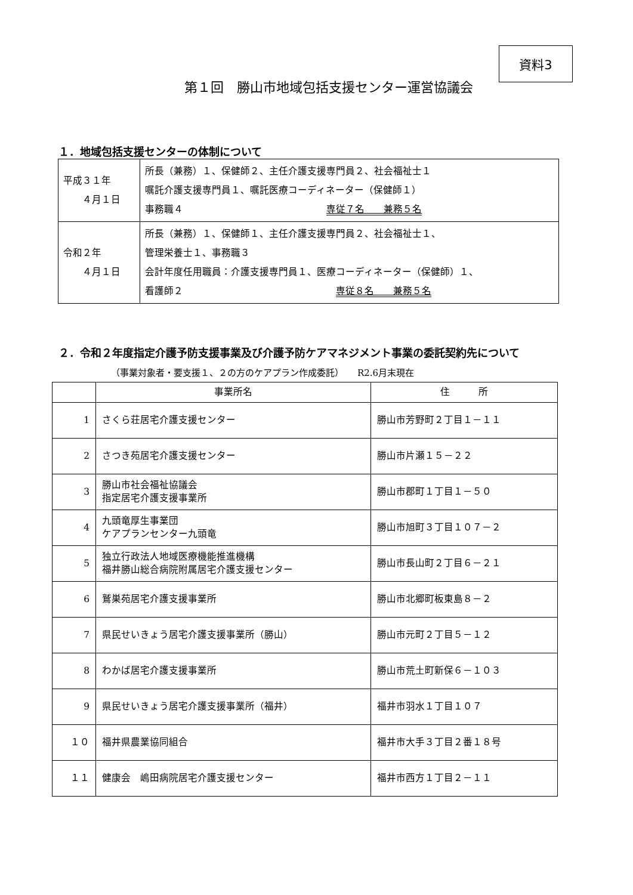資料3
第１回　勝山市地域包括支援センター運営協議会
１．地域包括支援センターの体制について
| 平成３１年 ４月１日 | 所長（兼務）１、保健師２、主任介護支援専門員２、社会福祉士１ 嘱託介護支援専門員１、嘱託医療コーディネーター（保健師１） 事務職４ 専従７名 兼務５名 |
| 令和２年 ４月１日 | 所長（兼務）１、保健師１、主任介護支援専門員２、社会福祉士１、 管理栄養士１、事務職３ 会計年度任用職員：介護支援専門員１、医療コーディネーター（保健師）１、 看護師２ 専従８名 兼務５名 |
２．令和２年度指定介護予防支援事業及び介護予防ケアマネジメント事業の委託契約先について
（事業対象者・要支援１、２の方のケアプラン作成委託）　　R2.6月末現在
| | 事業所名 | 住 所 |
| --- | --- | --- |
| 1 | さくら荘居宅介護支援センター | 勝山市芳野町２丁目１－１１ |
| 2 | さつき苑居宅介護支援センター | 勝山市片瀬１５－２２ |
| 3 | 勝山市社会福祉協議会 指定居宅介護支援事業所 | 勝山市郡町１丁目１－５０ |
| 4 | 九頭竜厚生事業団 ケアプランセンター九頭竜 | 勝山市旭町３丁目１０７－２ |
| 5 | 独立行政法人地域医療機能推進機構 福井勝山総合病院附属居宅介護支援センター | 勝山市長山町２丁目６－２１ |
| 6 | 鷲巣苑居宅介護支援事業所 | 勝山市北郷町板東島８－２ |
| 7 | 県民せいきょう居宅介護支援事業所（勝山） | 勝山市元町２丁目５－１２ |
| 8 | わかば居宅介護支援事業所 | 勝山市荒土町新保６－１０３ |
| 9 | 県民せいきょう居宅介護支援事業所（福井） | 福井市羽水１丁目１０７ |
| １０ | 福井県農業協同組合 | 福井市大手３丁目２番１８号 |
| １１ | 健康会 嶋田病院居宅介護支援センター | 福井市西方１丁目２－１１ |